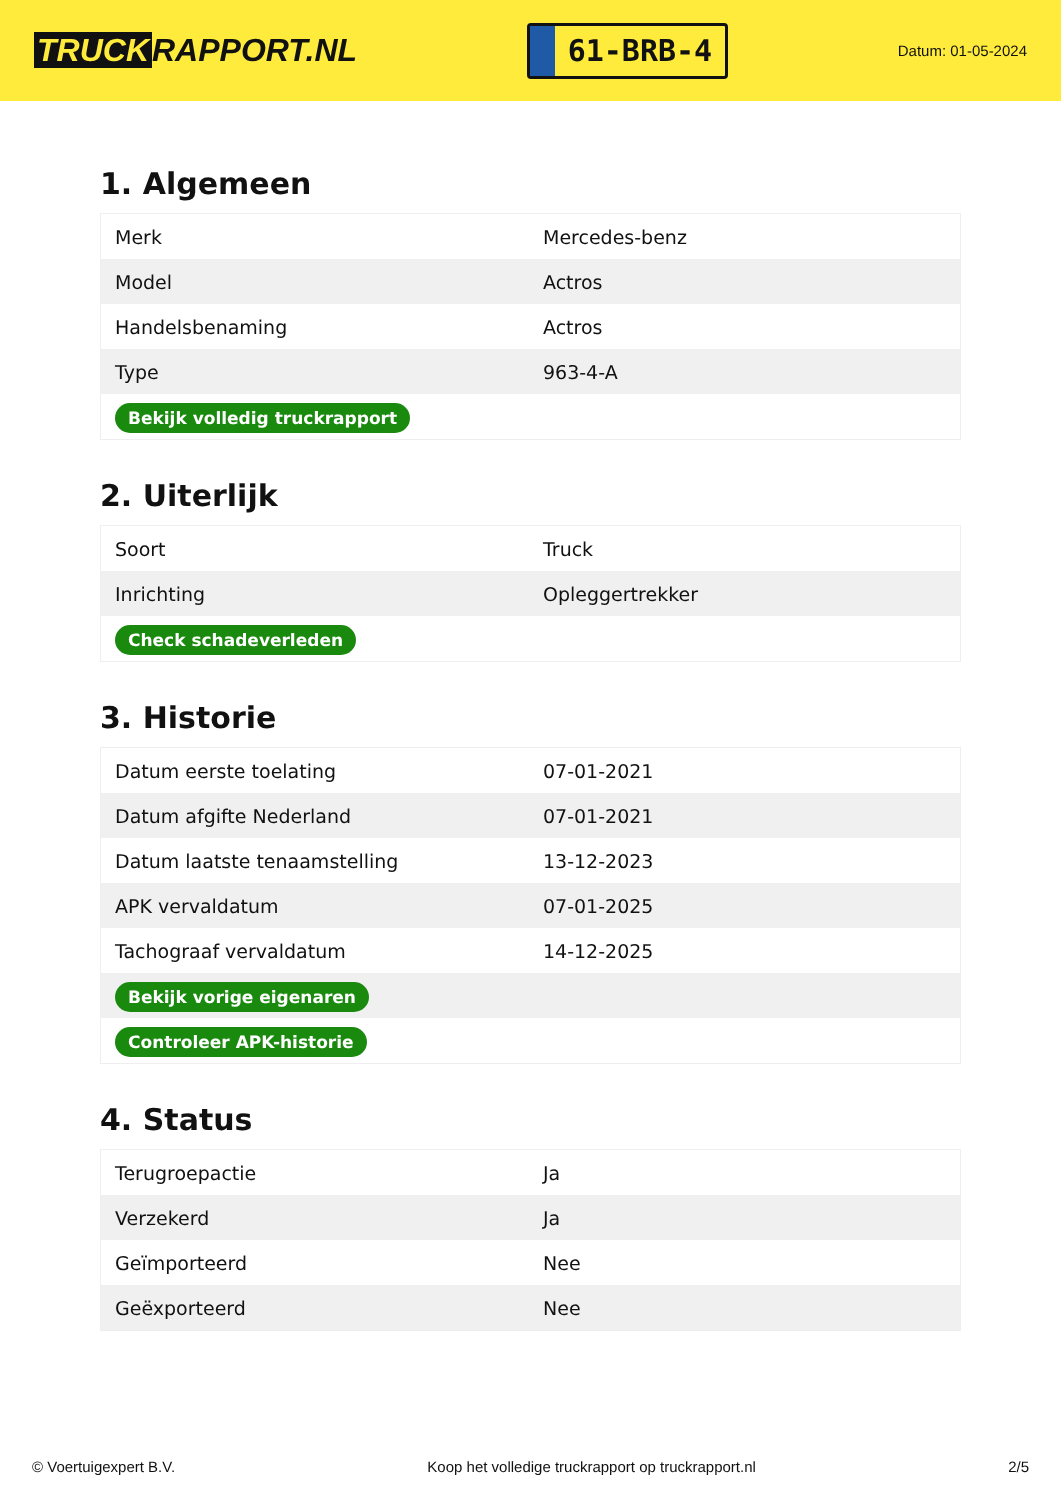TRUCK RAPPORT.NL
61-BRB-4
Datum: 01-05-2024
1. Algemeen
| Merk | Mercedes-benz |
| Model | Actros |
| Handelsbenaming | Actros |
| Type | 963-4-A |
| Bekijk volledig truckrapport | |
2. Uiterlijk
| Soort | Truck |
| Inrichting | Opleggertrekker |
| Check schadeverleden | |
3. Historie
| Datum eerste toelating | 07-01-2021 |
| Datum afgifte Nederland | 07-01-2021 |
| Datum laatste tenaamstelling | 13-12-2023 |
| APK vervaldatum | 07-01-2025 |
| Tachograaf vervaldatum | 14-12-2025 |
| Bekijk vorige eigenaren | |
| Controleer APK-historie | |
4. Status
| Terugroepactie | Ja |
| Verzekerd | Ja |
| Geïmporteerd | Nee |
| Geëxporteerd | Nee |
© Voertuigexpert B.V. Koop het volledige truckrapport op truckrapport.nl 2/5